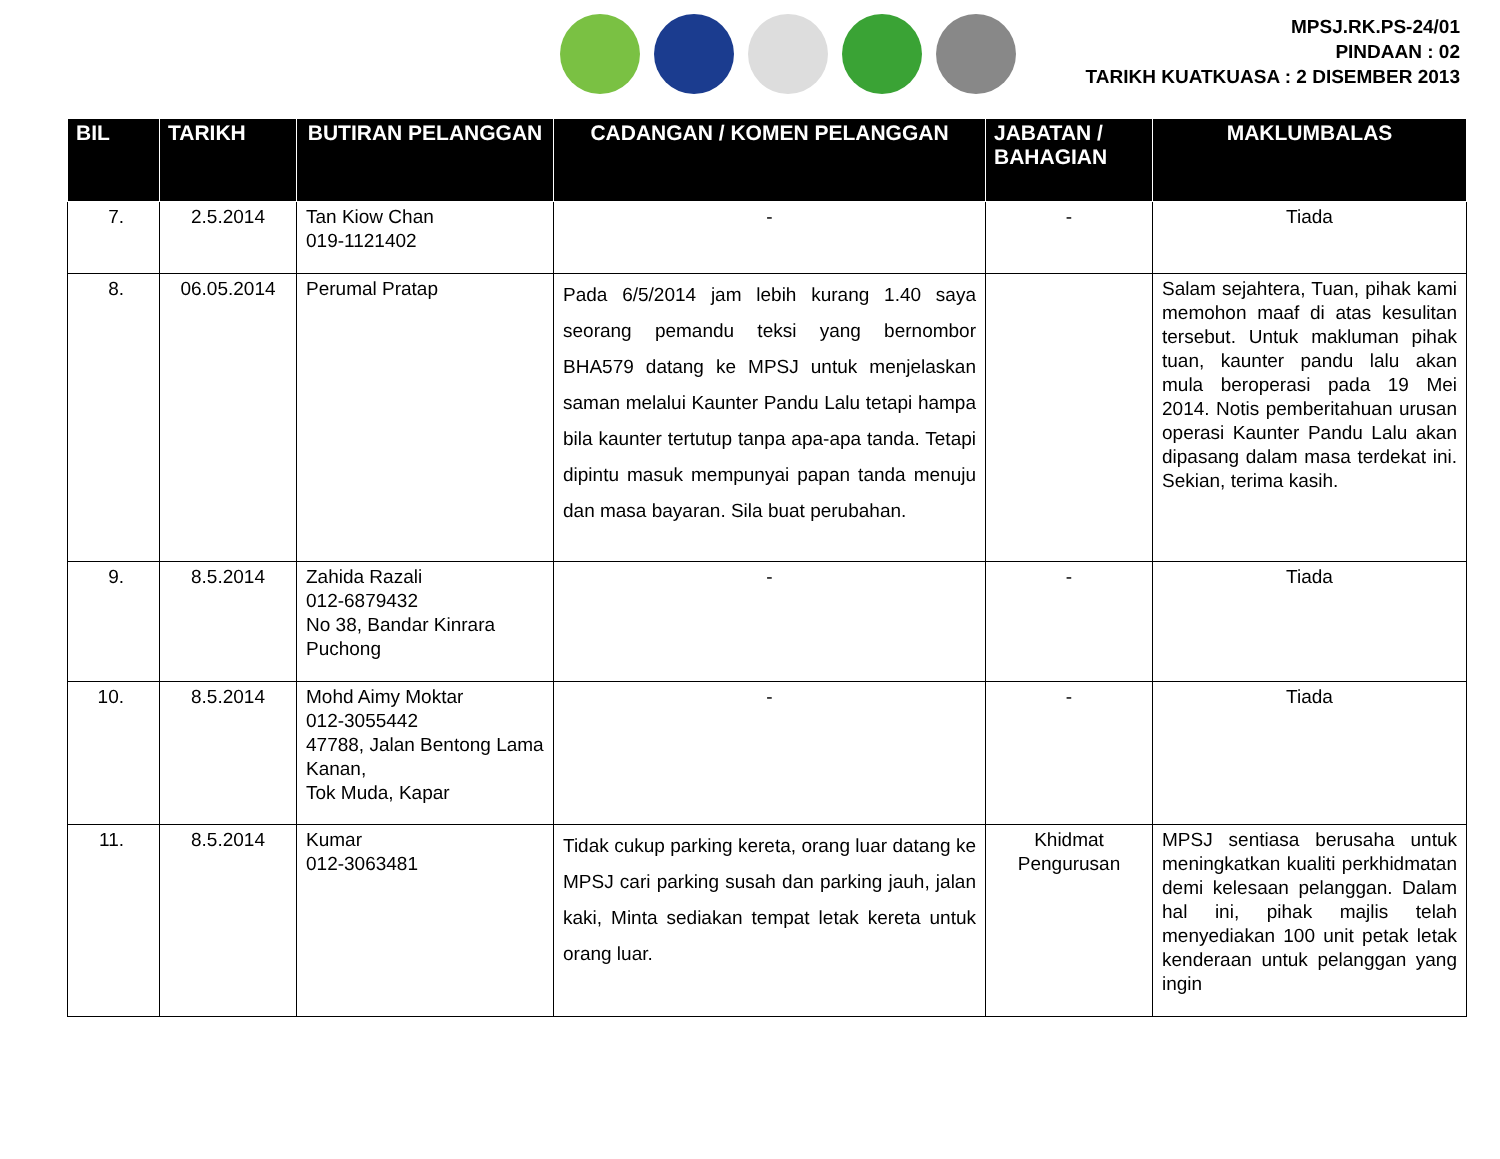MPSJ.RK.PS-24/01
PINDAAN : 02
TARIKH KUATKUASA : 2 DISEMBER 2013
| BIL | TARIKH | BUTIRAN PELANGGAN | CADANGAN / KOMEN PELANGGAN | JABATAN / BAHAGIAN | MAKLUMBALAS |
| --- | --- | --- | --- | --- | --- |
| 7. | 2.5.2014 | Tan Kiow Chan 019-1121402 | - | - | Tiada |
| 8. | 06.05.2014 | Perumal Pratap | Pada 6/5/2014 jam lebih kurang 1.40 saya seorang pemandu teksi yang bernombor BHA579 datang ke MPSJ untuk menjelaskan saman melalui Kaunter Pandu Lalu tetapi hampa bila kaunter tertutup tanpa apa-apa tanda. Tetapi dipintu masuk mempunyai papan tanda menuju dan masa bayaran. Sila buat perubahan. | | Salam sejahtera, Tuan, pihak kami memohon maaf di atas kesulitan tersebut. Untuk makluman pihak tuan, kaunter pandu lalu akan mula beroperasi pada 19 Mei 2014. Notis pemberitahuan urusan operasi Kaunter Pandu Lalu akan dipasang dalam masa terdekat ini. Sekian, terima kasih. |
| 9. | 8.5.2014 | Zahida Razali 012-6879432 No 38, Bandar Kinrara Puchong | - | - | Tiada |
| 10. | 8.5.2014 | Mohd Aimy Moktar 012-3055442 47788, Jalan Bentong Lama Kanan, Tok Muda, Kapar | - | - | Tiada |
| 11. | 8.5.2014 | Kumar 012-3063481 | Tidak cukup parking kereta, orang luar datang ke MPSJ cari parking susah dan parking jauh, jalan kaki, Minta sediakan tempat letak kereta untuk orang luar. | Khidmat Pengurusan | MPSJ sentiasa berusaha untuk meningkatkan kualiti perkhidmatan demi kelesaan pelanggan. Dalam hal ini, pihak majlis telah menyediakan 100 unit petak letak kenderaan untuk pelanggan yang ingin |